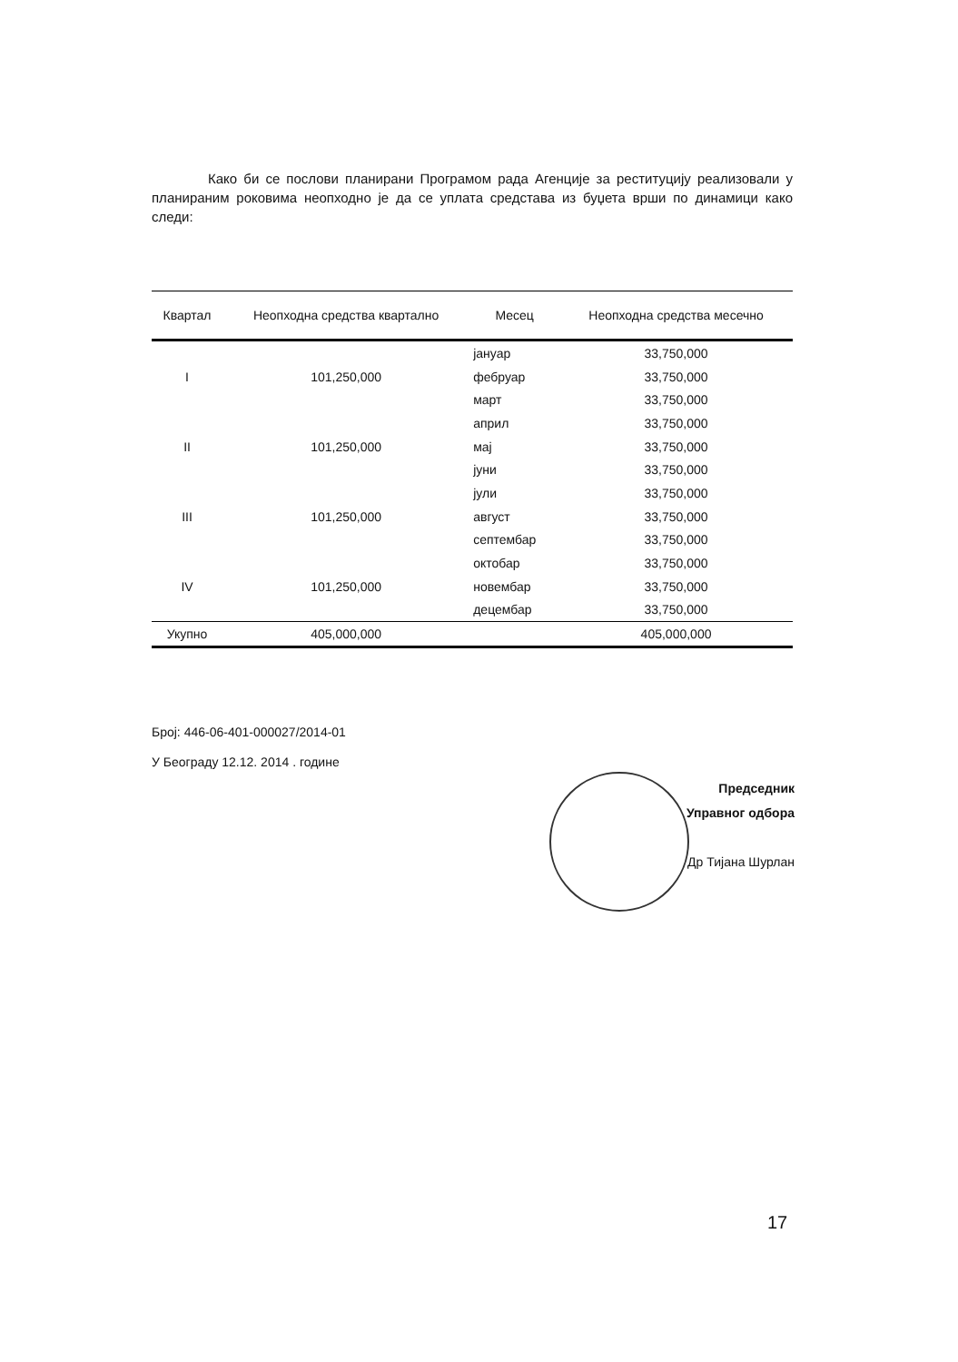Како би се послови планирани Програмом рада Агенције за реституцију реализовали у планираним роковима неопходно је да се уплата средстава из буџета врши по динамици како следи:
| Квартал | Неопходна средства квартално | Месец | Неопходна средства месечно |
| --- | --- | --- | --- |
| | | јануар | 33,750,000 |
| I | 101,250,000 | фебруар | 33,750,000 |
| | | март | 33,750,000 |
| | | април | 33,750,000 |
| II | 101,250,000 | мај | 33,750,000 |
| | | јуни | 33,750,000 |
| | | јули | 33,750,000 |
| III | 101,250,000 | август | 33,750,000 |
| | | септембар | 33,750,000 |
| | | октобар | 33,750,000 |
| IV | 101,250,000 | новембар | 33,750,000 |
| | | децембар | 33,750,000 |
| Укупно | 405,000,000 | | 405,000,000 |
Број: 446-06-401-000027/2014-01
У Београду 12.12. 2014 . године
Председник
Управног одбора
Др Тијана Шурлан
17